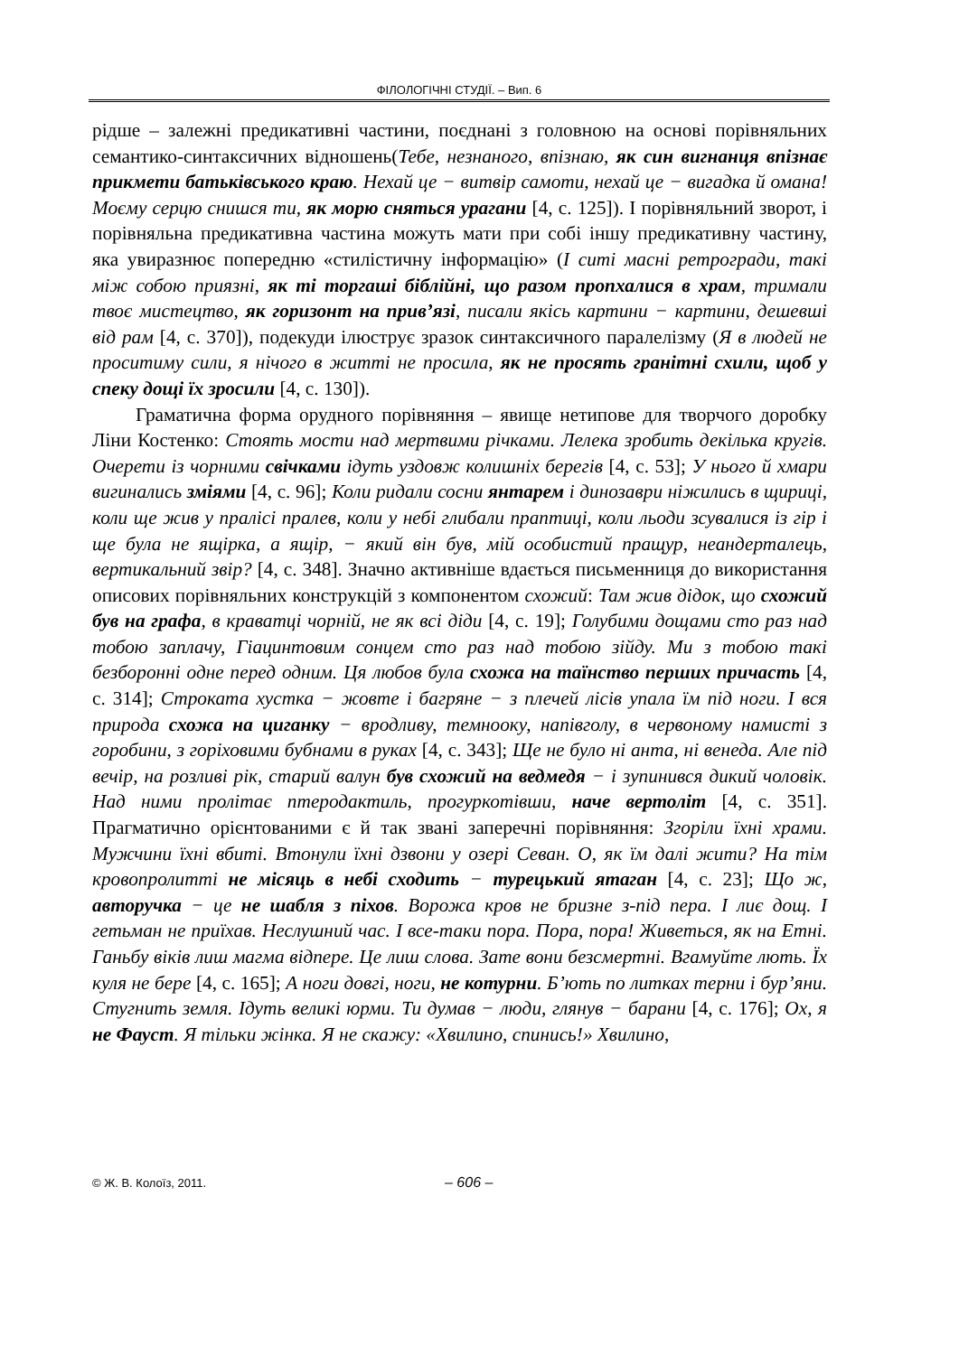ФІЛОЛОГІЧНІ СТУДІЇ. – Вип. 6
рідше – залежні предикативні частини, поєднані з головною на основі порівняльних семантико-синтаксичних відношень(Тебе, незнаного, впізнаю, як син вигнанця впізнає прикмети батьківського краю. Нехай це − витвір самоти, нехай це − вигадка й омана! Моєму серцю снишся ти, як морю сняться урагани [4, с. 125]). І порівняльний зворот, і порівняльна предикативна частина можуть мати при собі іншу предикативну частину, яка увиразнює попередню «стилістичну інформацію» (І ситі масні ретрогради, такі між собою приязні, як ті торгаші біблійні, що разом пропхалися в храм, тримали твоє мистецтво, як горизонт на прив’язі, писали якісь картини − картини, дешевші від рам [4, с. 370]), подекуди ілюструє зразок синтаксичного паралелізму (Я в людей не проситиму сили, я нічого в житті не просила, як не просять гранітні схили, щоб у спеку дощі їх зросили [4, с. 130]).
Граматична форма орудного порівняння – явище нетипове для творчого доробку Ліни Костенко: Стоять мости над мертвими річками. Лелека зробить декілька кругів. Очерети із чорними свічками ідуть уздовж колишніх берегів [4, с. 53]; У нього й хмари вигинались зміями [4, с. 96]; Коли ридали сосни янтарем і динозаври ніжились в щириці, коли ще жив у пралісі пралев, коли у небі глибали праптиці, коли льоди зсувалися із гір і ще була не ящірка, а ящір, − який він був, мій особистий пращур, неандерталець, вертикальний звір? [4, с. 348]. Значно активніше вдається письменниця до використання описових порівняльних конструкцій з компонентом схожий: Там жив дідок, що схожий був на графа, в краватці чорній, не як всі діди [4, с. 19]; Голубими дощами сто раз над тобою заплачу, Гіацинтовим сонцем сто раз над тобою зійду. Ми з тобою такі безборонні одне перед одним. Ця любов була схожа на таїнство перших причасть [4, с. 314]; Строката хустка − жовте і багряне − з плечей лісів упала їм під ноги. І вся природа схожа на циганку − вродливу, темнооку, напівголу, в червоному намисті з горобини, з горіховими бубнами в руках [4, с. 343]; Ще не було ні анта, ні венеда. Але під вечір, на розливі рік, старий валун був схожий на ведмедя − і зупинився дикий чоловік. Над ними пролітає птеродактиль, прогуркотівши, наче вертоліт [4, с. 351]. Прагматично орієнтованими є й так звані заперечні порівняння: Згоріли їхні храми. Мужчини їхні вбиті. Втонули їхні дзвони у озері Севан. О, як їм далі жити? На тім кровопролитті не місяць в небі сходить − турецький ятаган [4, с. 23]; Що ж, авторучка − це не шабля з піхов. Ворожа кров не бризне з-під пера. І лиє дощ. І гетьман не приїхав. Неслушний час. І все-таки пора. Пора, пора! Живеться, як на Етні. Ганьбу віків лиш магма відпере. Це лиш слова. Зате вони безсмертні. Вгамуйте лють. Їх куля не бере [4, с. 165]; А ноги довгі, ноги, не котурни. Б’ють по литках терни і бур’яни. Стугнить земля. Ідуть великі юрми. Ти думав − люди, глянув − барани [4, с. 176]; Ох, я не Фауст. Я тільки жінка. Я не скажу: «Хвилино, спинись!» Хвилино,
© Ж. В. Колоїз, 2011. – 606 –